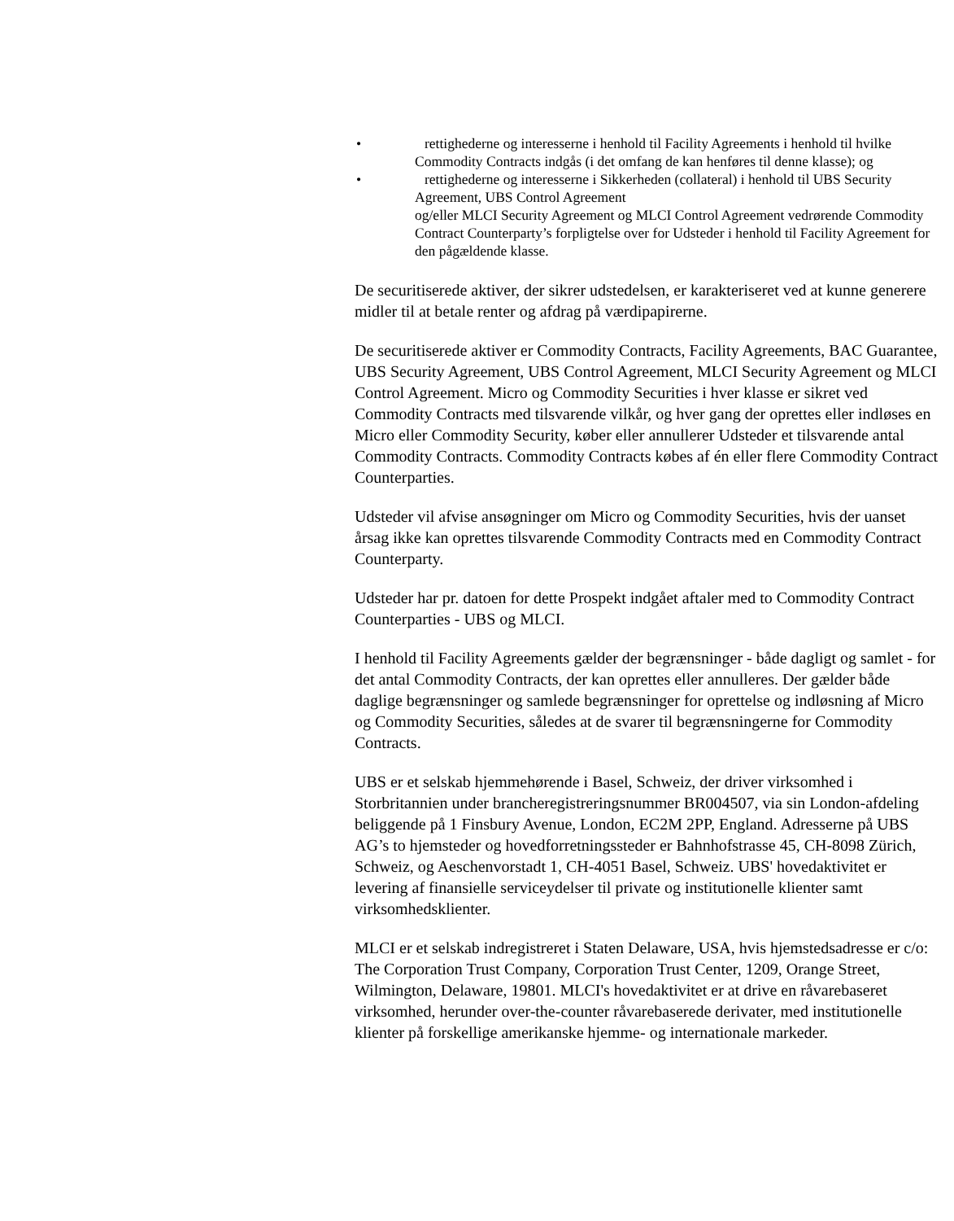• rettighederne og interesserne i henhold til Facility Agreements i henhold til hvilke Commodity Contracts indgås (i det omfang de kan henføres til denne klasse); og
• rettighederne og interesserne i Sikkerheden (collateral) i henhold til UBS Security Agreement, UBS Control Agreement
og/eller MLCI Security Agreement og MLCI Control Agreement vedrørende Commodity Contract Counterparty’s forpligtelse over for Udsteder i henhold til Facility Agreement for den pågældende klasse.
De securitiserede aktiver, der sikrer udstedelsen, er karakteriseret ved at kunne generere midler til at betale renter og afdrag på værdipapirerne.
De securitiserede aktiver er Commodity Contracts, Facility Agreements, BAC Guarantee, UBS Security Agreement, UBS Control Agreement, MLCI Security Agreement og MLCI Control Agreement. Micro og Commodity Securities i hver klasse er sikret ved Commodity Contracts med tilsvarende vilkår, og hver gang der oprettes eller indløses en Micro eller Commodity Security, køber eller annullerer Udsteder et tilsvarende antal Commodity Contracts. Commodity Contracts købes af én eller flere Commodity Contract Counterparties.
Udsteder vil afvise ansøgninger om Micro og Commodity Securities, hvis der uanset årsag ikke kan oprettes tilsvarende Commodity Contracts med en Commodity Contract Counterparty.
Udsteder har pr. datoen for dette Prospekt indgået aftaler med to Commodity Contract Counterparties - UBS og MLCI.
I henhold til Facility Agreements gælder der begrænsninger - både dagligt og samlet - for det antal Commodity Contracts, der kan oprettes eller annulleres. Der gælder både daglige begrænsninger og samlede begrænsninger for oprettelse og indløsning af Micro og Commodity Securities, således at de svarer til begrænsningerne for Commodity Contracts.
UBS er et selskab hjemmehørende i Basel, Schweiz, der driver virksomhed i Storbritannien under brancheregistreringsnummer BR004507, via sin London-afdeling beliggende på 1 Finsbury Avenue, London, EC2M 2PP, England. Adresserne på UBS AG’s to hjemsteder og hovedforretningssteder er Bahnhofstrasse 45, CH-8098 Zürich, Schweiz, og Aeschenvorstadt 1, CH-4051 Basel, Schweiz. UBS' hovedaktivitet er levering af finansielle serviceydelser til private og institutionelle klienter samt virksomhedsklienter.
MLCI er et selskab indregistreret i Staten Delaware, USA, hvis hjemstedsadresse er c/o: The Corporation Trust Company, Corporation Trust Center, 1209, Orange Street, Wilmington, Delaware, 19801. MLCI's hovedaktivitet er at drive en råvarebaseret virksomhed, herunder over-the-counter råvarebaserede derivater, med institutionelle klienter på forskellige amerikanske hjemme- og internationale markeder.